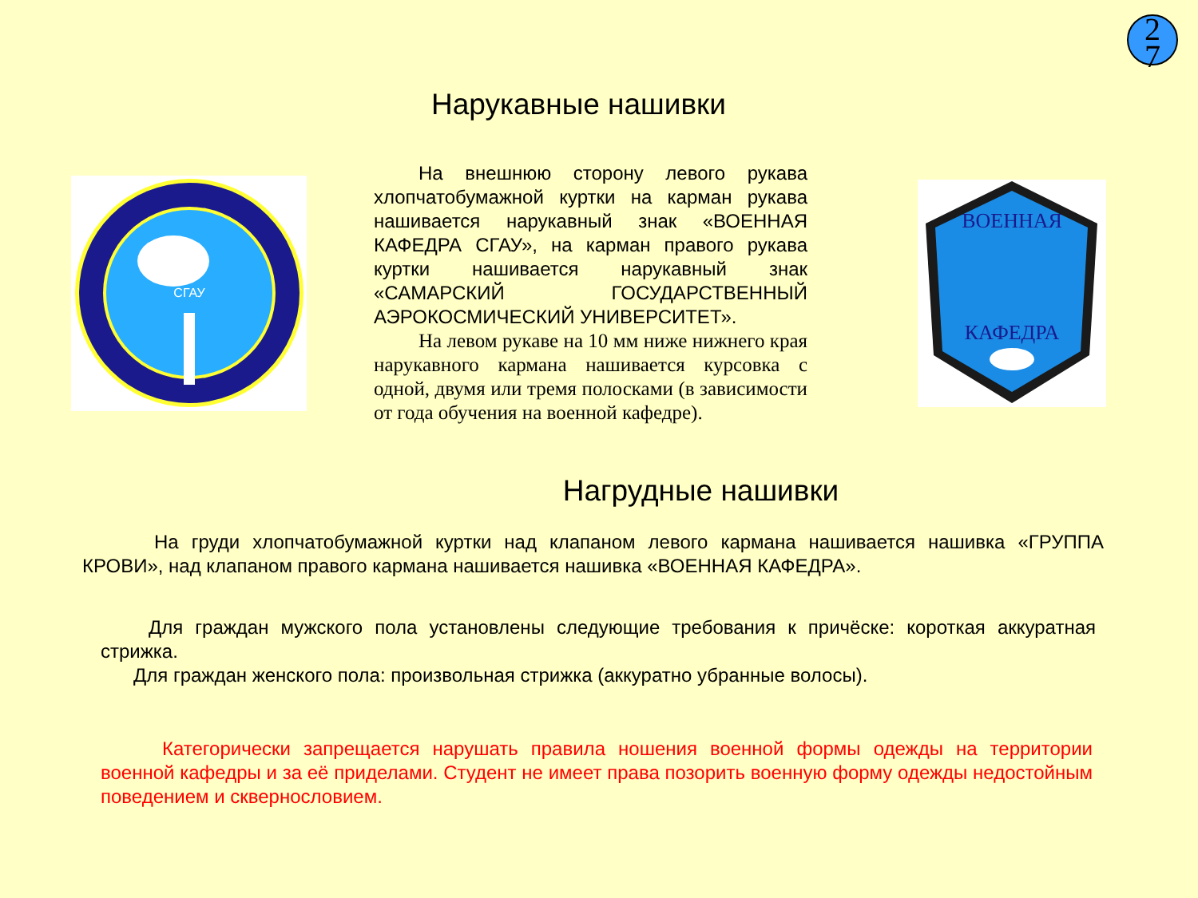2
7
Нарукавные нашивки
СГАУ
На внешнюю сторону левого рукава хлопчатобумажной куртки на карман рукава нашивается нарукавный знак «ВОЕННАЯ КАФЕДРА СГАУ», на карман правого рукава куртки нашивается нарукавный знак «САМАРСКИЙ ГОСУДАРСТВЕННЫЙ АЭРОКОСМИЧЕСКИЙ УНИВЕРСИТЕТ».
На левом рукаве на 10 мм ниже нижнего края нарукавного кармана нашивается курсовка с одной, двумя или тремя полосками (в зависимости от года обучения на военной кафедре).
ВОЕННАЯ
КАФЕДРА
Нагрудные нашивки
На груди хлопчатобумажной куртки над клапаном левого кармана нашивается нашивка «ГРУППА КРОВИ», над клапаном правого кармана нашивается нашивка «ВОЕННАЯ КАФЕДРА».
Для граждан мужского пола установлены следующие требования к причёске: короткая аккуратная стрижка.
Для граждан женского пола: произвольная стрижка (аккуратно убранные волосы).
Категорически запрещается нарушать правила ношения военной формы одежды на территории военной кафедры и за её приделами. Студент не имеет права позорить военную форму одежды недостойным поведением и сквернословием.